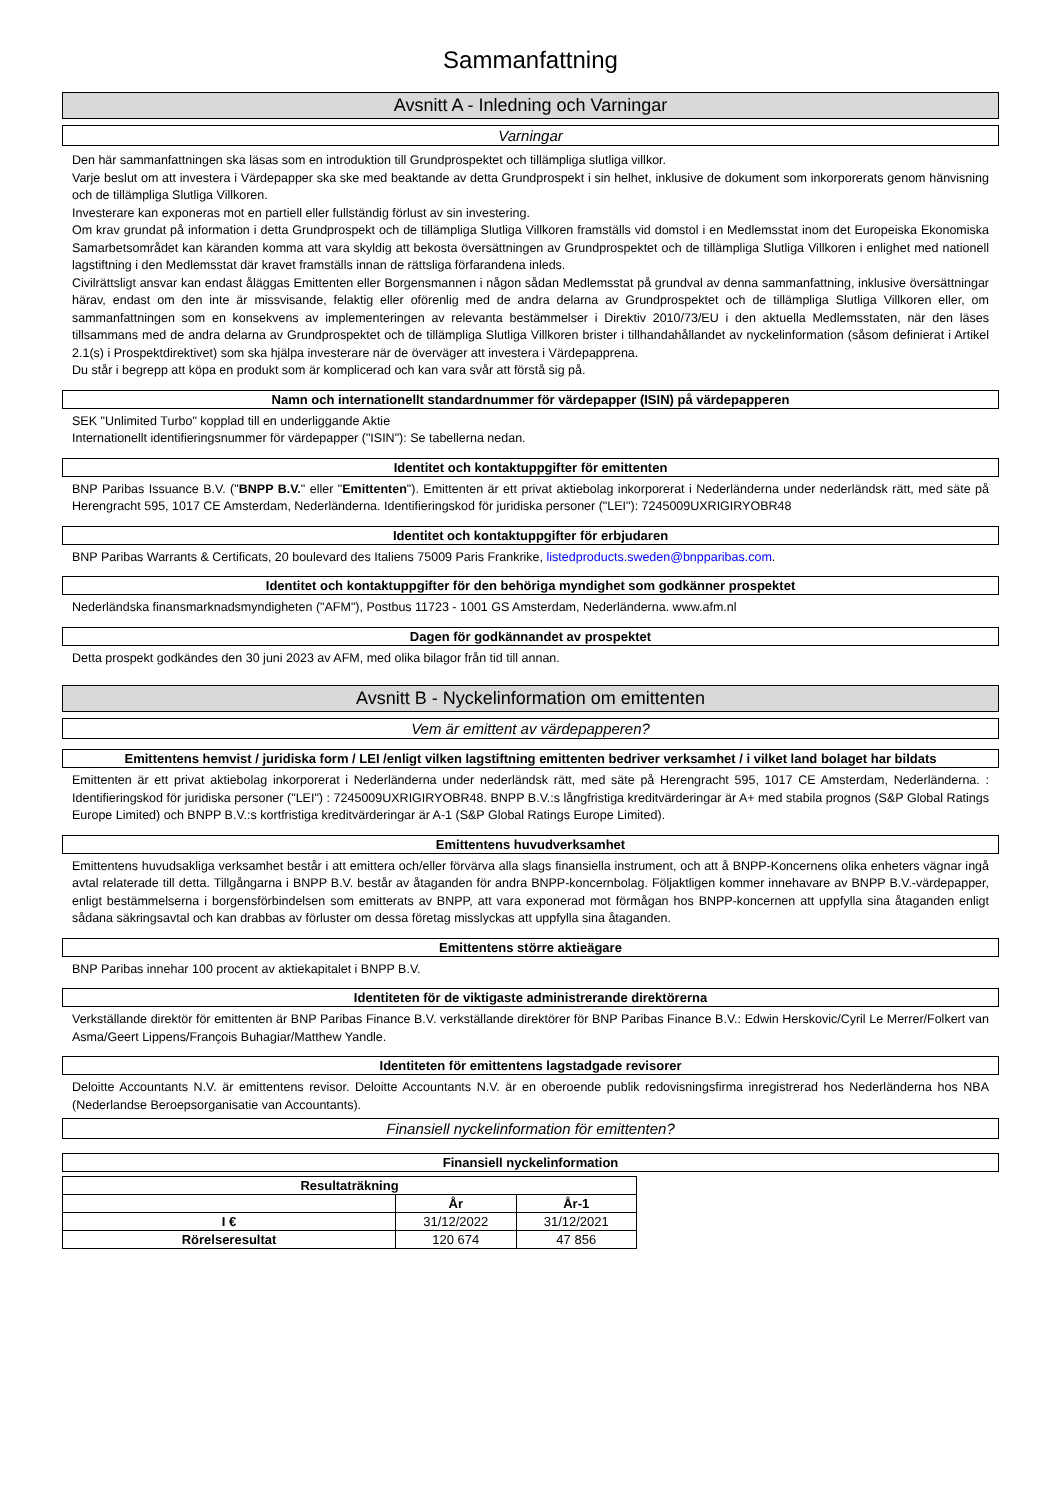Sammanfattning
Avsnitt A - Inledning och Varningar
Varningar
Den här sammanfattningen ska läsas som en introduktion till Grundprospektet och tillämpliga slutliga villkor.
Varje beslut om att investera i Värdepapper ska ske med beaktande av detta Grundprospekt i sin helhet, inklusive de dokument som inkorporerats genom hänvisning och de tillämpliga Slutliga Villkoren.
Investerare kan exponeras mot en partiell eller fullständig förlust av sin investering.
Om krav grundat på information i detta Grundprospekt och de tillämpliga Slutliga Villkoren framställs vid domstol i en Medlemsstat inom det Europeiska Ekonomiska Samarbetsområdet kan käranden komma att vara skyldig att bekosta översättningen av Grundprospektet och de tillämpliga Slutliga Villkoren i enlighet med nationell lagstiftning i den Medlemsstat där kravet framställs innan de rättsliga förfarandena inleds.
Civilrättsligt ansvar kan endast åläggas Emittenten eller Borgensmannen i någon sådan Medlemsstat på grundval av denna sammanfattning, inklusive översättningar härav, endast om den inte är missvisande, felaktig eller oförenlig med de andra delarna av Grundprospektet och de tillämpliga Slutliga Villkoren eller, om sammanfattningen som en konsekvens av implementeringen av relevanta bestämmelser i Direktiv 2010/73/EU i den aktuella Medlemsstaten, när den läses tillsammans med de andra delarna av Grundprospektet och de tillämpliga Slutliga Villkoren brister i tillhandahållandet av nyckelinformation (såsom definierat i Artikel 2.1(s) i Prospektdirektivet) som ska hjälpa investerare när de överväger att investera i Värdepapprena.
Du står i begrepp att köpa en produkt som är komplicerad och kan vara svår att förstå sig på.
Namn och internationellt standardnummer för värdepapper (ISIN) på värdepapperen
SEK "Unlimited Turbo" kopplad till en underliggande Aktie
Internationellt identifieringsnummer för värdepapper ("ISIN"): Se tabellerna nedan.
Identitet och kontaktuppgifter för emittenten
BNP Paribas Issuance B.V. ("BNPP B.V." eller "Emittenten"). Emittenten är ett privat aktiebolag inkorporerat i Nederländerna under nederländsk rätt, med säte på Herengracht 595, 1017 CE Amsterdam, Nederländerna. Identifieringskod för juridiska personer ("LEI"): 7245009UXRIGIRYOBR48
Identitet och kontaktuppgifter för erbjudaren
BNP Paribas Warrants & Certificats, 20 boulevard des Italiens 75009 Paris Frankrike, listedproducts.sweden@bnpparibas.com.
Identitet och kontaktuppgifter för den behöriga myndighet som godkänner prospektet
Nederländska finansmarknadsmyndigheten ("AFM"), Postbus 11723 - 1001 GS Amsterdam, Nederländerna. www.afm.nl
Dagen för godkännandet av prospektet
Detta prospekt godkändes den 30 juni 2023 av AFM, med olika bilagor från tid till annan.
Avsnitt B - Nyckelinformation om emittenten
Vem är emittent av värdepapperen?
Emittentens hemvist / juridiska form / LEI /enligt vilken lagstiftning emittenten bedriver verksamhet / i vilket land bolaget har bildats
Emittenten är ett privat aktiebolag inkorporerat i Nederländerna under nederländsk rätt, med säte på Herengracht 595, 1017 CE Amsterdam, Nederländerna. : Identifieringskod för juridiska personer ("LEI") : 7245009UXRIGIRYOBR48. BNPP B.V.:s långfristiga kreditvärderingar är A+ med stabila prognos (S&P Global Ratings Europe Limited) och BNPP B.V.:s kortfristiga kreditvärderingar är A-1 (S&P Global Ratings Europe Limited).
Emittentens huvudverksamhet
Emittentens huvudsakliga verksamhet består i att emittera och/eller förvärva alla slags finansiella instrument, och att å BNPP-Koncernens olika enheters vägnar ingå avtal relaterade till detta. Tillgångarna i BNPP B.V. består av åtaganden för andra BNPP-koncernbolag. Följaktligen kommer innehavare av BNPP B.V.-värdepapper, enligt bestämmelserna i borgensförbindelsen som emitterats av BNPP, att vara exponerad mot förmågan hos BNPP-koncernen att uppfylla sina åtaganden enligt sådana säkringsavtal och kan drabbas av förluster om dessa företag misslyckas att uppfylla sina åtaganden.
Emittentens större aktieägare
BNP Paribas innehar 100 procent av aktiekapitalet i BNPP B.V.
Identiteten för de viktigaste administrerande direktörerna
Verkställande direktör för emittenten är BNP Paribas Finance B.V. verkställande direktörer för BNP Paribas Finance B.V.: Edwin Herskovic/Cyril Le Merrer/Folkert van Asma/Geert Lippens/François Buhagiar/Matthew Yandle.
Identiteten för emittentens lagstadgade revisorer
Deloitte Accountants N.V. är emittentens revisor. Deloitte Accountants N.V. är en oberoende publik redovisningsfirma inregistrerad hos Nederländerna hos NBA (Nederlandse Beroepsorganisatie van Accountants).
Finansiell nyckelinformation för emittenten?
Finansiell nyckelinformation
| Resultaträkning | | |
| --- | --- | --- |
| | År | År-1 |
| I € | 31/12/2022 | 31/12/2021 |
| Rörelseresultat | 120 674 | 47 856 |